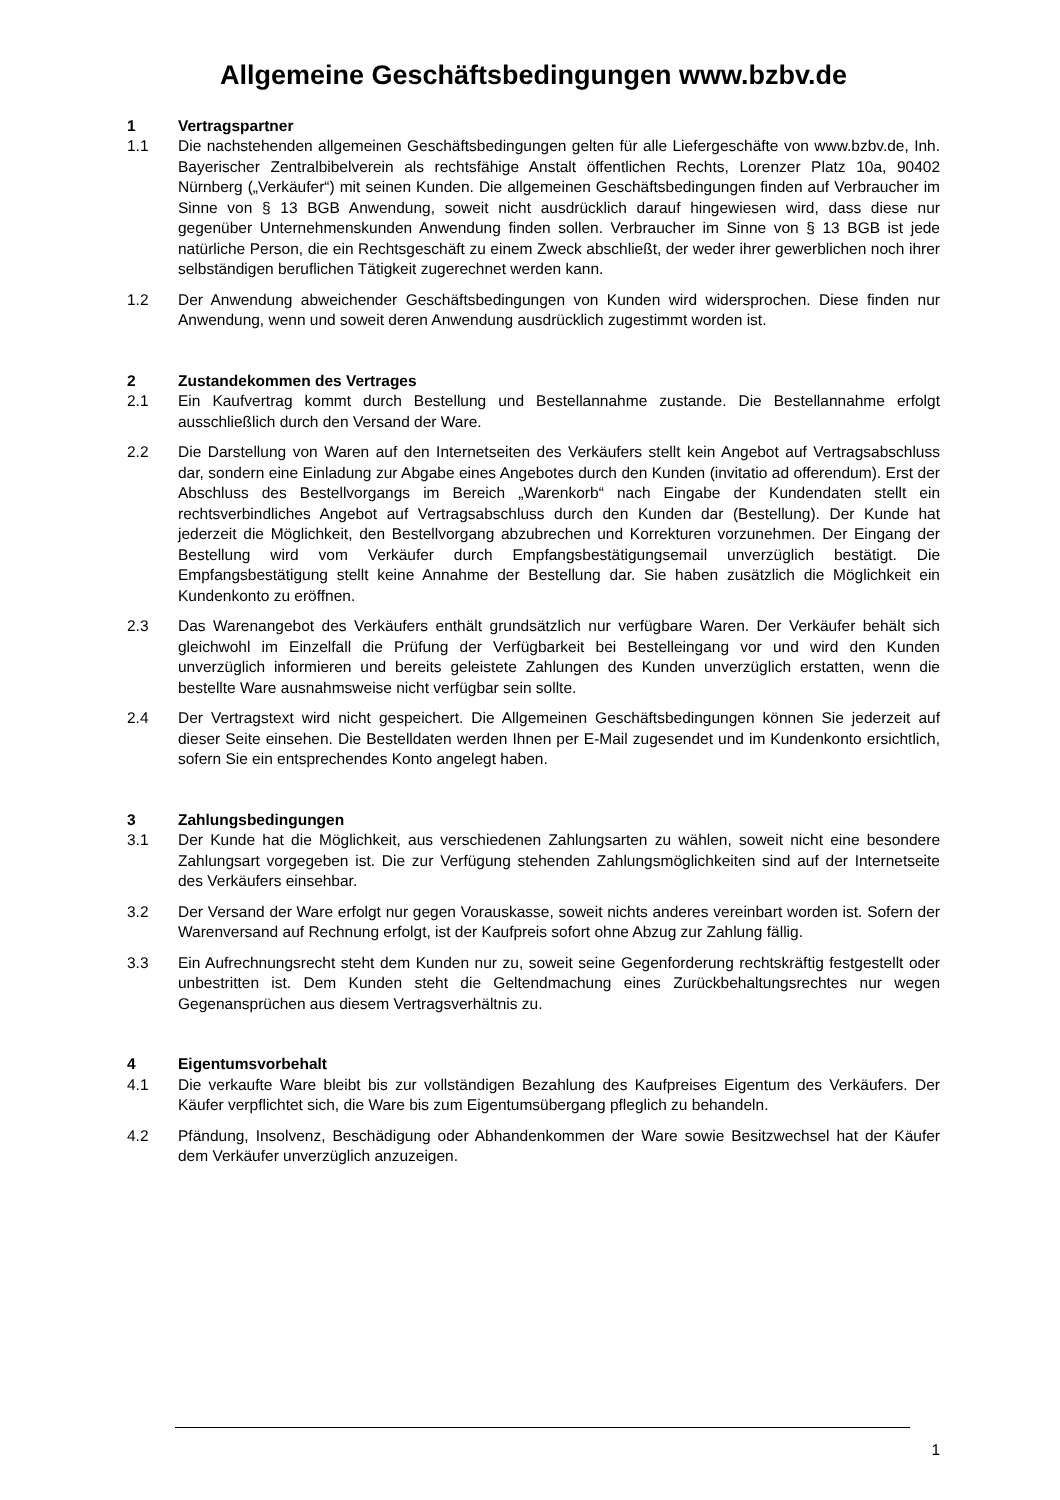Allgemeine Geschäftsbedingungen www.bzbv.de
1 Vertragspartner
1.1 Die nachstehenden allgemeinen Geschäftsbedingungen gelten für alle Liefergeschäfte von www.bzbv.de, Inh. Bayerischer Zentralbibelverein als rechtsfähige Anstalt öffentlichen Rechts, Lorenzer Platz 10a, 90402 Nürnberg („Verkäufer“) mit seinen Kunden. Die allgemeinen Geschäftsbedingungen finden auf Verbraucher im Sinne von § 13 BGB Anwendung, soweit nicht ausdrücklich darauf hingewiesen wird, dass diese nur gegenüber Unternehmenskunden Anwendung finden sollen. Verbraucher im Sinne von § 13 BGB ist jede natürliche Person, die ein Rechtsgeschäft zu einem Zweck abschließt, der weder ihrer gewerblichen noch ihrer selbständigen beruflichen Tätigkeit zugerechnet werden kann.
1.2 Der Anwendung abweichender Geschäftsbedingungen von Kunden wird widersprochen. Diese finden nur Anwendung, wenn und soweit deren Anwendung ausdrücklich zugestimmt worden ist.
2 Zustandekommen des Vertrages
2.1 Ein Kaufvertrag kommt durch Bestellung und Bestellannahme zustande. Die Bestellannahme erfolgt ausschließlich durch den Versand der Ware.
2.2 Die Darstellung von Waren auf den Internetseiten des Verkäufers stellt kein Angebot auf Vertragsabschluss dar, sondern eine Einladung zur Abgabe eines Angebotes durch den Kunden (invitatio ad offerendum). Erst der Abschluss des Bestellvorgangs im Bereich „Warenkorb“ nach Eingabe der Kundendaten stellt ein rechtsverbindliches Angebot auf Vertragsabschluss durch den Kunden dar (Bestellung). Der Kunde hat jederzeit die Möglichkeit, den Bestellvorgang abzubrechen und Korrekturen vorzunehmen. Der Eingang der Bestellung wird vom Verkäufer durch Empfangsbestätigungsemail unverzüglich bestätigt. Die Empfangsbestätigung stellt keine Annahme der Bestellung dar. Sie haben zusätzlich die Möglichkeit ein Kundenkonto zu eröffnen.
2.3 Das Warenangebot des Verkäufers enthält grundsätzlich nur verfügbare Waren. Der Verkäufer behält sich gleichwohl im Einzelfall die Prüfung der Verfügbarkeit bei Bestelleingang vor und wird den Kunden unverzüglich informieren und bereits geleistete Zahlungen des Kunden unverzüglich erstatten, wenn die bestellte Ware ausnahmsweise nicht verfügbar sein sollte.
2.4 Der Vertragstext wird nicht gespeichert. Die Allgemeinen Geschäftsbedingungen können Sie jederzeit auf dieser Seite einsehen. Die Bestelldaten werden Ihnen per E-Mail zugesendet und im Kundenkonto ersichtlich, sofern Sie ein entsprechendes Konto angelegt haben.
3 Zahlungsbedingungen
3.1 Der Kunde hat die Möglichkeit, aus verschiedenen Zahlungsarten zu wählen, soweit nicht eine besondere Zahlungsart vorgegeben ist. Die zur Verfügung stehenden Zahlungsmöglichkeiten sind auf der Internetseite des Verkäufers einsehbar.
3.2 Der Versand der Ware erfolgt nur gegen Vorauskasse, soweit nichts anderes vereinbart worden ist. Sofern der Warenversand auf Rechnung erfolgt, ist der Kaufpreis sofort ohne Abzug zur Zahlung fällig.
3.3 Ein Aufrechnungsrecht steht dem Kunden nur zu, soweit seine Gegenforderung rechtskräftig festgestellt oder unbestritten ist. Dem Kunden steht die Geltendmachung eines Zurückbehaltungsrechtes nur wegen Gegenansprüchen aus diesem Vertragsverhältnis zu.
4 Eigentumsvorbehalt
4.1 Die verkaufte Ware bleibt bis zur vollständigen Bezahlung des Kaufpreises Eigentum des Verkäufers. Der Käufer verpflichtet sich, die Ware bis zum Eigentumsübergang pfleglich zu behandeln.
4.2 Pfändung, Insolvenz, Beschädigung oder Abhandenkommen der Ware sowie Besitzwechsel hat der Käufer dem Verkäufer unverzüglich anzuzeigen.
1